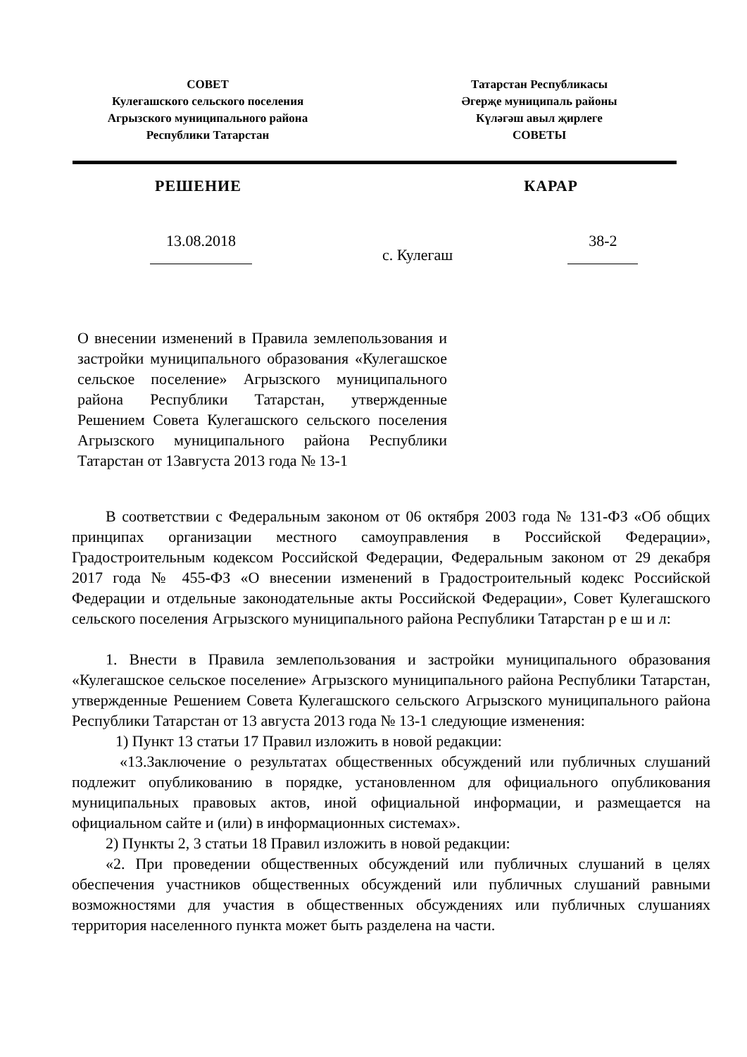СОВЕТ
Кулегашского сельского поселения
Агрызского муниципального района
Республики Татарстан
Татарстан Республикасы
Әгерҗе муниципаль районы
Күләгәш авыл җирлеге
СОВЕТЫ
РЕШЕНИЕ КАРАР
13.08.2018
с. Кулегаш
38-2
О внесении изменений в Правила землепользования и застройки муниципального образования «Кулегашское сельское поселение» Агрызского муниципального района Республики Татарстан, утвержденные Решением Совета Кулегашского сельского поселения Агрызского муниципального района Республики Татарстан от 13августа 2013 года № 13-1
В соответствии с Федеральным законом от 06 октября 2003 года № 131-ФЗ «Об общих принципах организации местного самоуправления в Российской Федерации», Градостроительным кодексом Российской Федерации, Федеральным законом от 29 декабря 2017 года № 455-ФЗ «О внесении изменений в Градостроительный кодекс Российской Федерации и отдельные законодательные акты Российской Федерации», Совет Кулегашского сельского поселения Агрызского муниципального района Республики Татарстан р е ш и л:
1. Внести в Правила землепользования и застройки муниципального образования «Кулегашское сельское поселение» Агрызского муниципального района Республики Татарстан, утвержденные Решением Совета Кулегашского сельского Агрызского муниципального района Республики Татарстан от 13 августа 2013 года № 13-1 следующие изменения:
1) Пункт 13 статьи 17 Правил изложить в новой редакции:
«13.Заключение о результатах общественных обсуждений или публичных слушаний подлежит опубликованию в порядке, установленном для официального опубликования муниципальных правовых актов, иной официальной информации, и размещается на официальном сайте и (или) в информационных системах».
2) Пункты 2, 3 статьи 18 Правил изложить в новой редакции:
«2. При проведении общественных обсуждений или публичных слушаний в целях обеспечения участников общественных обсуждений или публичных слушаний равными возможностями для участия в общественных обсуждениях или публичных слушаниях территория населенного пункта может быть разделена на части.